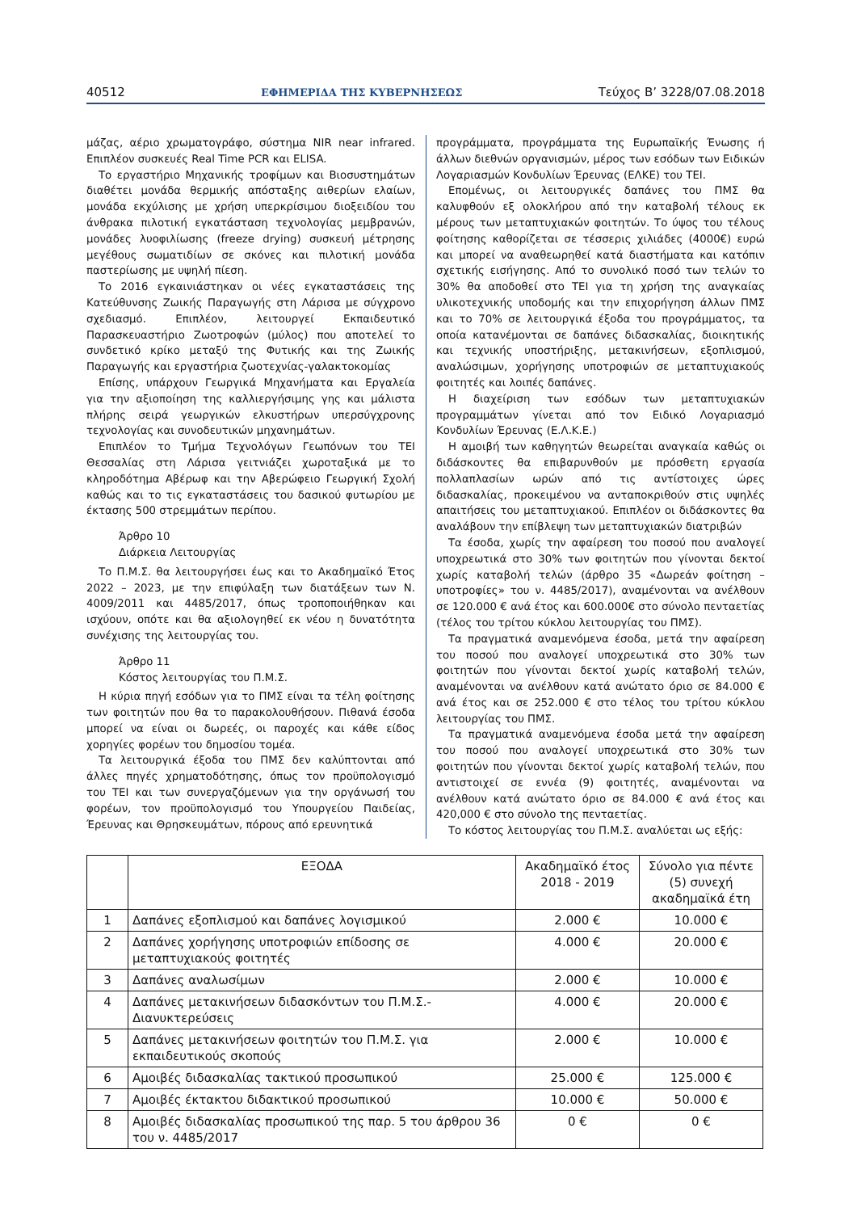40512 ΕΦΗΜΕΡΙΔΑ ΤΗΣ ΚΥΒΕΡΝΗΣΕΩΣ Τεύχος Β’ 3228/07.08.2018
μάζας, αέριο χρωματογράφο, σύστημα NIR near infrared. Επιπλέον συσκευές Real Time PCR και ELISA.
Το εργαστήριο Μηχανικής τροφίμων και Βιοσυστημάτων διαθέτει μονάδα θερμικής απόσταξης αιθερίων ελαίων, μονάδα εκχύλισης με χρήση υπερκρίσιμου διοξειδίου του άνθρακα πιλοτική εγκατάσταση τεχνολογίας μεμβρανών, μονάδες λυοφιλίωσης (freeze drying) συσκευή μέτρησης μεγέθους σωματιδίων σε σκόνες και πιλοτική μονάδα παστερίωσης με υψηλή πίεση.
Το 2016 εγκαινιάστηκαν οι νέες εγκαταστάσεις της Κατεύθυνσης Ζωικής Παραγωγής στη Λάρισα με σύγχρονο σχεδιασμό. Επιπλέον, λειτουργεί Εκπαιδευτικό Παρασκευαστήριο Ζωοτροφών (μύλος) που αποτελεί το συνδετικό κρίκο μεταξύ της Φυτικής και της Ζωικής Παραγωγής και εργαστήρια ζωοτεχνίας-γαλακτοκομίας
Επίσης, υπάρχουν Γεωργικά Μηχανήματα και Εργαλεία για την αξιοποίηση της καλλιεργήσιμης γης και μάλιστα πλήρης σειρά γεωργικών ελκυστήρων υπερσύγχρονης τεχνολογίας και συνοδευτικών μηχανημάτων.
Επιπλέον το Τμήμα Τεχνολόγων Γεωπόνων του ΤΕΙ Θεσσαλίας στη Λάρισα γειτνιάζει χωροταξικά με το κληροδότημα Αβέρωφ και την Αβερώφειο Γεωργική Σχολή καθώς και το τις εγκαταστάσεις του δασικού φυτωρίου με έκτασης 500 στρεμμάτων περίπου.
Άρθρο 10
Διάρκεια Λειτουργίας
Το Π.Μ.Σ. θα λειτουργήσει έως και το Ακαδημαϊκό Έτος 2022 – 2023, με την επιφύλαξη των διατάξεων των Ν. 4009/2011 και 4485/2017, όπως τροποποιήθηκαν και ισχύουν, οπότε και θα αξιολογηθεί εκ νέου η δυνατότητα συνέχισης της λειτουργίας του.
Άρθρο 11
Κόστος λειτουργίας του Π.Μ.Σ.
Η κύρια πηγή εσόδων για το ΠΜΣ είναι τα τέλη φοίτησης των φοιτητών που θα το παρακολουθήσουν. Πιθανά έσοδα μπορεί να είναι οι δωρεές, οι παροχές και κάθε είδος χορηγίες φορέων του δημοσίου τομέα.
Τα λειτουργικά έξοδα του ΠΜΣ δεν καλύπτονται από άλλες πηγές χρηματοδότησης, όπως τον προϋπολογισμό του ΤΕΙ και των συνεργαζόμενων για την οργάνωσή του φορέων, τον προϋπολογισμό του Υπουργείου Παιδείας, Έρευνας και Θρησκευμάτων, πόρους από ερευνητικά
προγράμματα, προγράμματα της Ευρωπαϊκής Ένωσης ή άλλων διεθνών οργανισμών, μέρος των εσόδων των Ειδικών Λογαριασμών Κονδυλίων Έρευνας (ΕΛΚΕ) του ΤΕΙ.
Επομένως, οι λειτουργικές δαπάνες του ΠΜΣ θα καλυφθούν εξ ολοκλήρου από την καταβολή τέλους εκ μέρους των μεταπτυχιακών φοιτητών. Το ύψος του τέλους φοίτησης καθορίζεται σε τέσσερις χιλιάδες (4000€) ευρώ και μπορεί να αναθεωρηθεί κατά διαστήματα και κατόπιν σχετικής εισήγησης. Από το συνολικό ποσό των τελών το 30% θα αποδοθεί στο ΤΕΙ για τη χρήση της αναγκαίας υλικοτεχνικής υποδομής και την επιχορήγηση άλλων ΠΜΣ και το 70% σε λειτουργικά έξοδα του προγράμματος, τα οποία κατανέμονται σε δαπάνες διδασκαλίας, διοικητικής και τεχνικής υποστήριξης, μετακινήσεων, εξοπλισμού, αναλώσιμων, χορήγησης υποτροφιών σε μεταπτυχιακούς φοιτητές και λοιπές δαπάνες.
Η διαχείριση των εσόδων των μεταπτυχιακών προγραμμάτων γίνεται από τον Ειδικό Λογαριασμό Κονδυλίων Έρευνας (Ε.Λ.Κ.Ε.)
Η αμοιβή των καθηγητών θεωρείται αναγκαία καθώς οι διδάσκοντες θα επιβαρυνθούν με πρόσθετη εργασία πολλαπλασίων ωρών από τις αντίστοιχες ώρες διδασκαλίας, προκειμένου να ανταποκριθούν στις υψηλές απαιτήσεις του μεταπτυχιακού. Επιπλέον οι διδάσκοντες θα αναλάβουν την επίβλεψη των μεταπτυχιακών διατριβών
Τα έσοδα, χωρίς την αφαίρεση του ποσού που αναλογεί υποχρεωτικά στο 30% των φοιτητών που γίνονται δεκτοί χωρίς καταβολή τελών (άρθρο 35 «Δωρεάν φοίτηση – υποτροφίες» του ν. 4485/2017), αναμένονται να ανέλθουν σε 120.000 € ανά έτος και 600.000€ στο σύνολο πενταετίας (τέλος του τρίτου κύκλου λειτουργίας του ΠΜΣ).
Τα πραγματικά αναμενόμενα έσοδα, μετά την αφαίρεση του ποσού που αναλογεί υποχρεωτικά στο 30% των φοιτητών που γίνονται δεκτοί χωρίς καταβολή τελών, αναμένονται να ανέλθουν κατά ανώτατο όριο σε 84.000 € ανά έτος και σε 252.000 € στο τέλος του τρίτου κύκλου λειτουργίας του ΠΜΣ.
Τα πραγματικά αναμενόμενα έσοδα μετά την αφαίρεση του ποσού που αναλογεί υποχρεωτικά στο 30% των φοιτητών που γίνονται δεκτοί χωρίς καταβολή τελών, που αντιστοιχεί σε εννέα (9) φοιτητές, αναμένονται να ανέλθουν κατά ανώτατο όριο σε 84.000 € ανά έτος και 420,000 € στο σύνολο της πενταετίας.
Το κόστος λειτουργίας του Π.Μ.Σ. αναλύεται ως εξής:
| | ΕΞΟΔΑ | Ακαδημαϊκό έτος 2018 - 2019 | Σύνολο για πέντε (5) συνεχή ακαδημαϊκά έτη |
| --- | --- | --- | --- |
| 1 | Δαπάνες εξοπλισμού και δαπάνες λογισμικού | 2.000 € | 10.000 € |
| 2 | Δαπάνες χορήγησης υποτροφιών επίδοσης σε μεταπτυχιακούς φοιτητές | 4.000 € | 20.000 € |
| 3 | Δαπάνες αναλωσίμων | 2.000 € | 10.000 € |
| 4 | Δαπάνες μετακινήσεων διδασκόντων του Π.Μ.Σ.-Διανυκτερεύσεις | 4.000 € | 20.000 € |
| 5 | Δαπάνες μετακινήσεων φοιτητών του Π.Μ.Σ. για εκπαιδευτικούς σκοπούς | 2.000 € | 10.000 € |
| 6 | Αμοιβές διδασκαλίας τακτικού προσωπικού | 25.000 € | 125.000 € |
| 7 | Αμοιβές έκτακτου διδακτικού προσωπικού | 10.000 € | 50.000 € |
| 8 | Αμοιβές διδασκαλίας προσωπικού της παρ. 5 του άρθρου 36 του ν. 4485/2017 | 0 € | 0 € |